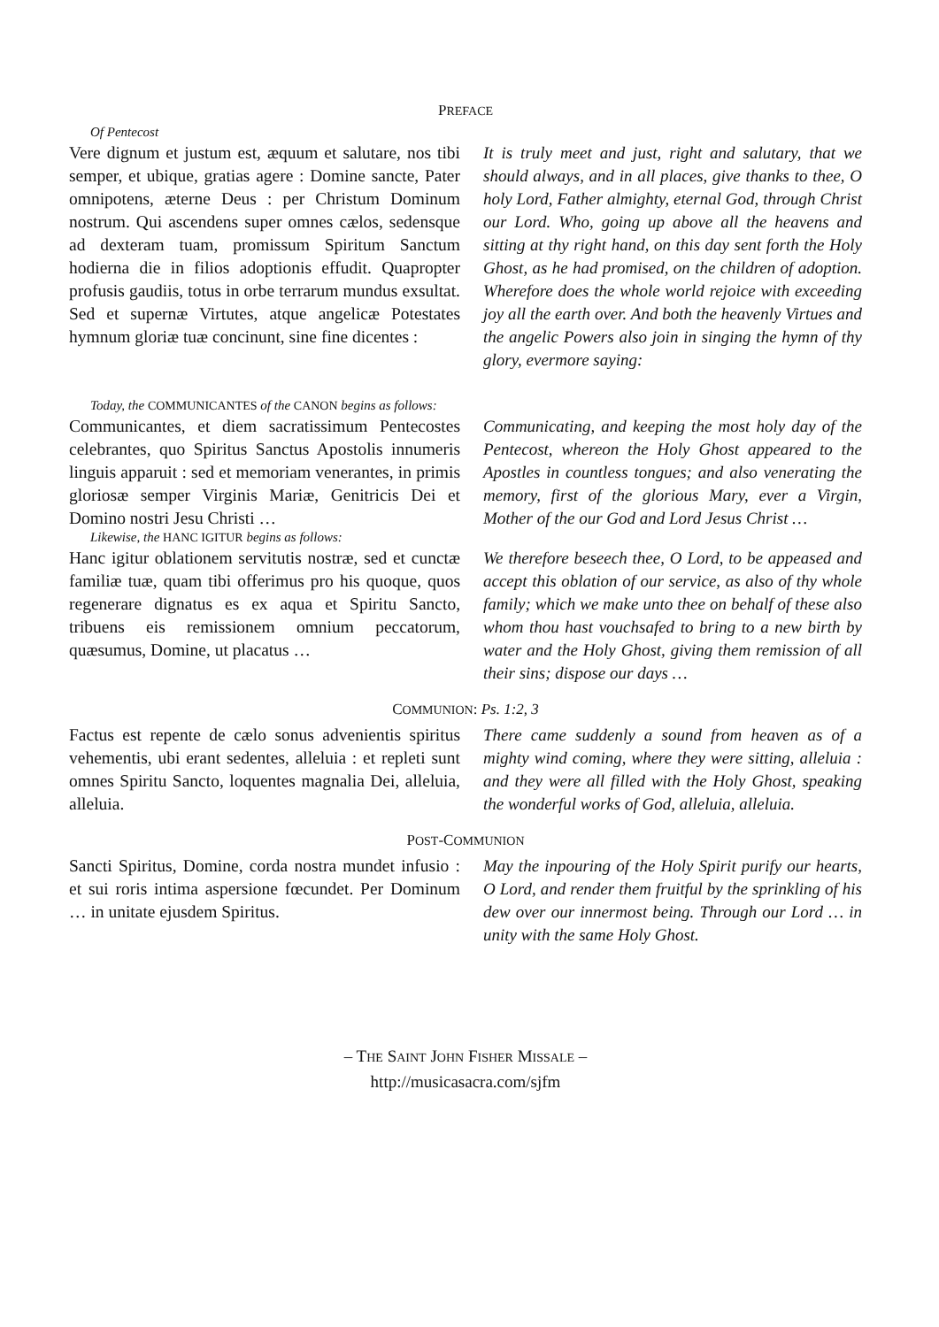PREFACE
Of Pentecost
Vere dignum et justum est, æquum et salutare, nos tibi semper, et ubique, gratias agere : Domine sancte, Pater omnipotens, æterne Deus : per Christum Dominum nostrum. Qui ascendens super omnes cælos, sedensque ad dexteram tuam, promissum Spiritum Sanctum hodierna die in filios adoptionis effudit. Quapropter profusis gaudiis, totus in orbe terrarum mundus exsultat. Sed et supernæ Virtutes, atque angelicæ Potestates hymnum gloriæ tuæ concinunt, sine fine dicentes :
It is truly meet and just, right and salutary, that we should always, and in all places, give thanks to thee, O holy Lord, Father almighty, eternal God, through Christ our Lord. Who, going up above all the heavens and sitting at thy right hand, on this day sent forth the Holy Ghost, as he had promised, on the children of adoption. Wherefore does the whole world rejoice with exceeding joy all the earth over. And both the heavenly Virtues and the angelic Powers also join in singing the hymn of thy glory, evermore saying:
Today, the COMMUNICANTES of the CANON begins as follows:
Communicantes, et diem sacratissimum Pentecostes celebrantes, quo Spiritus Sanctus Apostolis innumeris linguis apparuit : sed et memoriam venerantes, in primis gloriosæ semper Virginis Mariæ, Genitricis Dei et Domino nostri Jesu Christi …
Communicating, and keeping the most holy day of the Pentecost, whereon the Holy Ghost appeared to the Apostles in countless tongues; and also venerating the memory, first of the glorious Mary, ever a Virgin, Mother of the our God and Lord Jesus Christ …
Likewise, the HANC IGITUR begins as follows:
Hanc igitur oblationem servitutis nostræ, sed et cunctæ familiæ tuæ, quam tibi offerimus pro his quoque, quos regenerare dignatus es ex aqua et Spiritu Sancto, tribuens eis remissionem omnium peccatorum, quæsumus, Domine, ut placatus …
We therefore beseech thee, O Lord, to be appeased and accept this oblation of our service, as also of thy whole family; which we make unto thee on behalf of these also whom thou hast vouchsafed to bring to a new birth by water and the Holy Ghost, giving them remission of all their sins; dispose our days …
COMMUNION: Ps. 1:2, 3
Factus est repente de cælo sonus advenientis spiritus vehementis, ubi erant sedentes, alleluia : et repleti sunt omnes Spiritu Sancto, loquentes magnalia Dei, alleluia, alleluia.
There came suddenly a sound from heaven as of a mighty wind coming, where they were sitting, alleluia : and they were all filled with the Holy Ghost, speaking the wonderful works of God, alleluia, alleluia.
POST-COMMUNION
Sancti Spiritus, Domine, corda nostra mundet infusio : et sui roris intima aspersione fœcundet. Per Dominum … in unitate ejusdem Spiritus.
May the inpouring of the Holy Spirit purify our hearts, O Lord, and render them fruitful by the sprinkling of his dew over our innermost being. Through our Lord … in unity with the same Holy Ghost.
– THE SAINT JOHN FISHER MISSALE –
http://musicasacra.com/sjfm